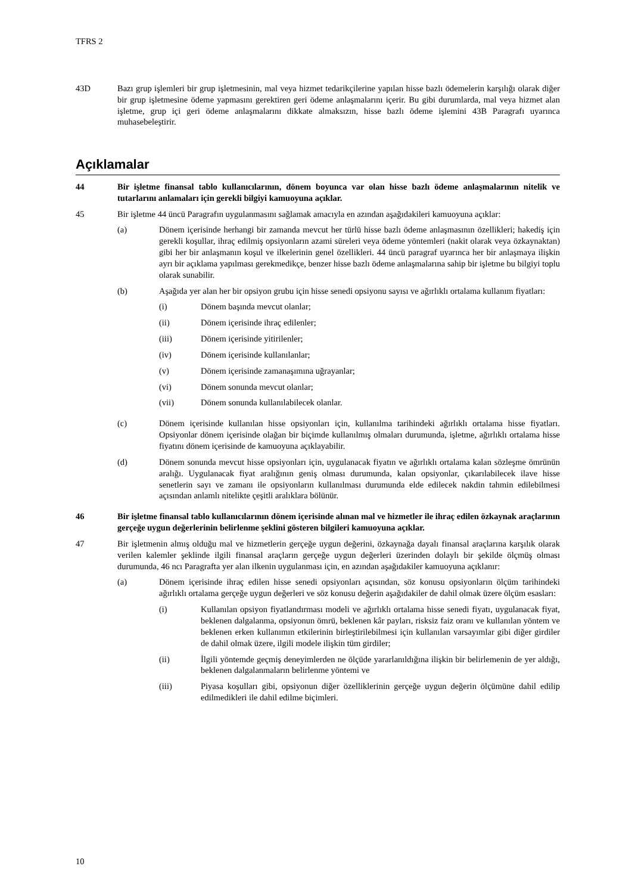TFRS 2
43D Bazı grup işlemleri bir grup işletmesinin, mal veya hizmet tedarikçilerine yapılan hisse bazlı ödemelerin karşılığı olarak diğer bir grup işletmesine ödeme yapmasını gerektiren geri ödeme anlaşmalarını içerir. Bu gibi durumlarda, mal veya hizmet alan işletme, grup içi geri ödeme anlaşmalarını dikkate almaksızın, hisse bazlı ödeme işlemini 43B Paragrafı uyarınca muhasebeleştirir.
Açıklamalar
44 Bir işletme finansal tablo kullanıcılarının, dönem boyunca var olan hisse bazlı ödeme anlaşmalarının nitelik ve tutarlarını anlamaları için gerekli bilgiyi kamuoyuna açıklar.
45 Bir işletme 44 üncü Paragrafın uygulanmasını sağlamak amacıyla en azından aşağıdakileri kamuoyuna açıklar:
(a) Dönem içerisinde herhangi bir zamanda mevcut her türlü hisse bazlı ödeme anlaşmasının özellikleri; hakediş için gerekli koşullar, ihraç edilmiş opsiyonların azami süreleri veya ödeme yöntemleri (nakit olarak veya özkaynaktan) gibi her bir anlaşmanın koşul ve ilkelerinin genel özellikleri. 44 üncü paragraf uyarınca her bir anlaşmaya ilişkin ayrı bir açıklama yapılması gerekmedikçe, benzer hisse bazlı ödeme anlaşmalarına sahip bir işletme bu bilgiyi toplu olarak sunabilir.
(b) Aşağıda yer alan her bir opsiyon grubu için hisse senedi opsiyonu sayısı ve ağırlıklı ortalama kullanım fiyatları:
(i) Dönem başında mevcut olanlar;
(ii) Dönem içerisinde ihraç edilenler;
(iii) Dönem içerisinde yitirilenler;
(iv) Dönem içerisinde kullanılanlar;
(v) Dönem içerisinde zamanaşımına uğrayanlar;
(vi) Dönem sonunda mevcut olanlar;
(vii) Dönem sonunda kullanılabilecek olanlar.
(c) Dönem içerisinde kullanılan hisse opsiyonları için, kullanılma tarihindeki ağırlıklı ortalama hisse fiyatları. Opsiyonlar dönem içerisinde olağan bir biçimde kullanılmış olmaları durumunda, işletme, ağırlıklı ortalama hisse fiyatını dönem içerisinde de kamuoyuna açıklayabilir.
(d) Dönem sonunda mevcut hisse opsiyonları için, uygulanacak fiyatın ve ağırlıklı ortalama kalan sözleşme ömrünün aralığı. Uygulanacak fiyat aralığının geniş olması durumunda, kalan opsiyonlar, çıkarılabilecek ilave hisse senetlerin sayı ve zamanı ile opsiyonların kullanılması durumunda elde edilecek nakdin tahmin edilebilmesi açısından anlamlı nitelikte çeşitli aralıklara bölünür.
46 Bir işletme finansal tablo kullanıcılarının dönem içerisinde alınan mal ve hizmetler ile ihraç edilen özkaynak araçlarının gerçeğe uygun değerlerinin belirlenme şeklini gösteren bilgileri kamuoyuna açıklar.
47 Bir işletmenin almış olduğu mal ve hizmetlerin gerçeğe uygun değerini, özkaynağa dayalı finansal araçlarına karşılık olarak verilen kalemler şeklinde ilgili finansal araçların gerçeğe uygun değerleri üzerinden dolaylı bir şekilde ölçmüş olması durumunda, 46 ncı Paragrafta yer alan ilkenin uygulanması için, en azından aşağıdakiler kamuoyuna açıklanır:
(a) Dönem içerisinde ihraç edilen hisse senedi opsiyonları açısından, söz konusu opsiyonların ölçüm tarihindeki ağırlıklı ortalama gerçeğe uygun değerleri ve söz konusu değerin aşağıdakiler de dahil olmak üzere ölçüm esasları:
(i) Kullanılan opsiyon fiyatlandırması modeli ve ağırlıklı ortalama hisse senedi fiyatı, uygulanacak fiyat, beklenen dalgalanma, opsiyonun ömrü, beklenen kâr payları, risksiz faiz oranı ve kullanılan yöntem ve beklenen erken kullanımın etkilerinin birleştirilebilmesi için kullanılan varsayımlar gibi diğer girdiler de dahil olmak üzere, ilgili modele ilişkin tüm girdiler;
(ii) İlgili yöntemde geçmiş deneyimlerden ne ölçüde yararlanıldığına ilişkin bir belirlemenin de yer aldığı, beklenen dalgalanmaların belirlenme yöntemi ve
(iii) Piyasa koşulları gibi, opsiyonun diğer özelliklerinin gerçeğe uygun değerin ölçümüne dahil edilip edilmedikleri ile dahil edilme biçimleri.
10